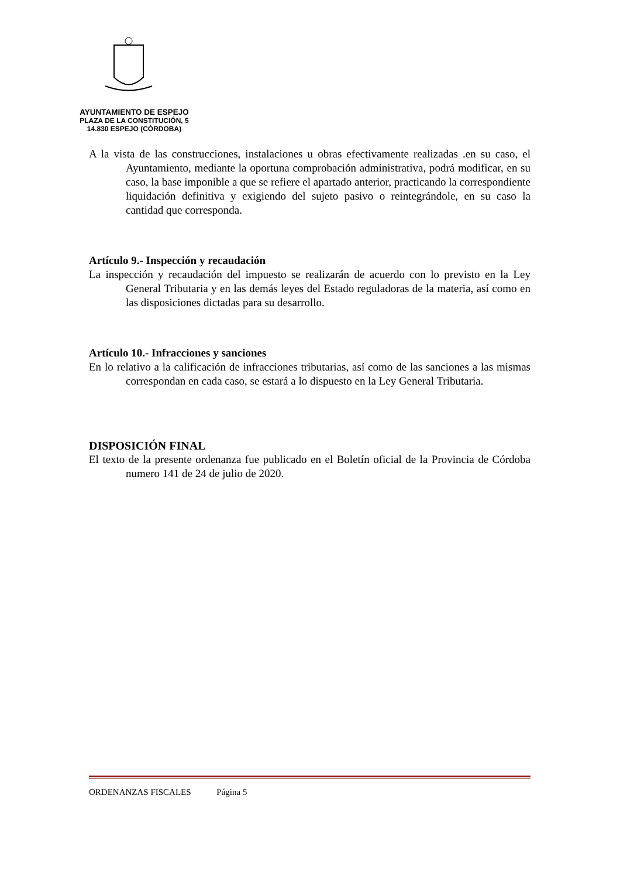AYUNTAMIENTO DE ESPEJO
PLAZA DE LA CONSTITUCIÓN, 5
14.830 ESPEJO (CÓRDOBA)
A la vista de las construcciones, instalaciones u obras efectivamente realizadas .en su caso, el Ayuntamiento, mediante la oportuna comprobación administrativa, podrá modificar, en su caso, la base imponible a que se refiere el apartado anterior, practicando la correspondiente liquidación definitiva y exigiendo del sujeto pasivo o reintegrándole, en su caso la cantidad que corresponda.
Artículo 9.- Inspección y recaudación
La inspección y recaudación del impuesto se realizarán de acuerdo con lo previsto en la Ley General Tributaria y en las demás leyes del Estado reguladoras de la materia, así como en las disposiciones dictadas para su desarrollo.
Artículo 10.- Infracciones y sanciones
En lo relativo a la calificación de infracciones tributarias, así como de las sanciones a las mismas correspondan en cada caso, se estará a lo dispuesto en la Ley General Tributaria.
DISPOSICIÓN FINAL
El texto de la presente ordenanza fue publicado en el Boletín oficial de la Provincia de Córdoba numero 141 de 24 de julio de 2020.
ORDENANZAS FISCALES Página 5